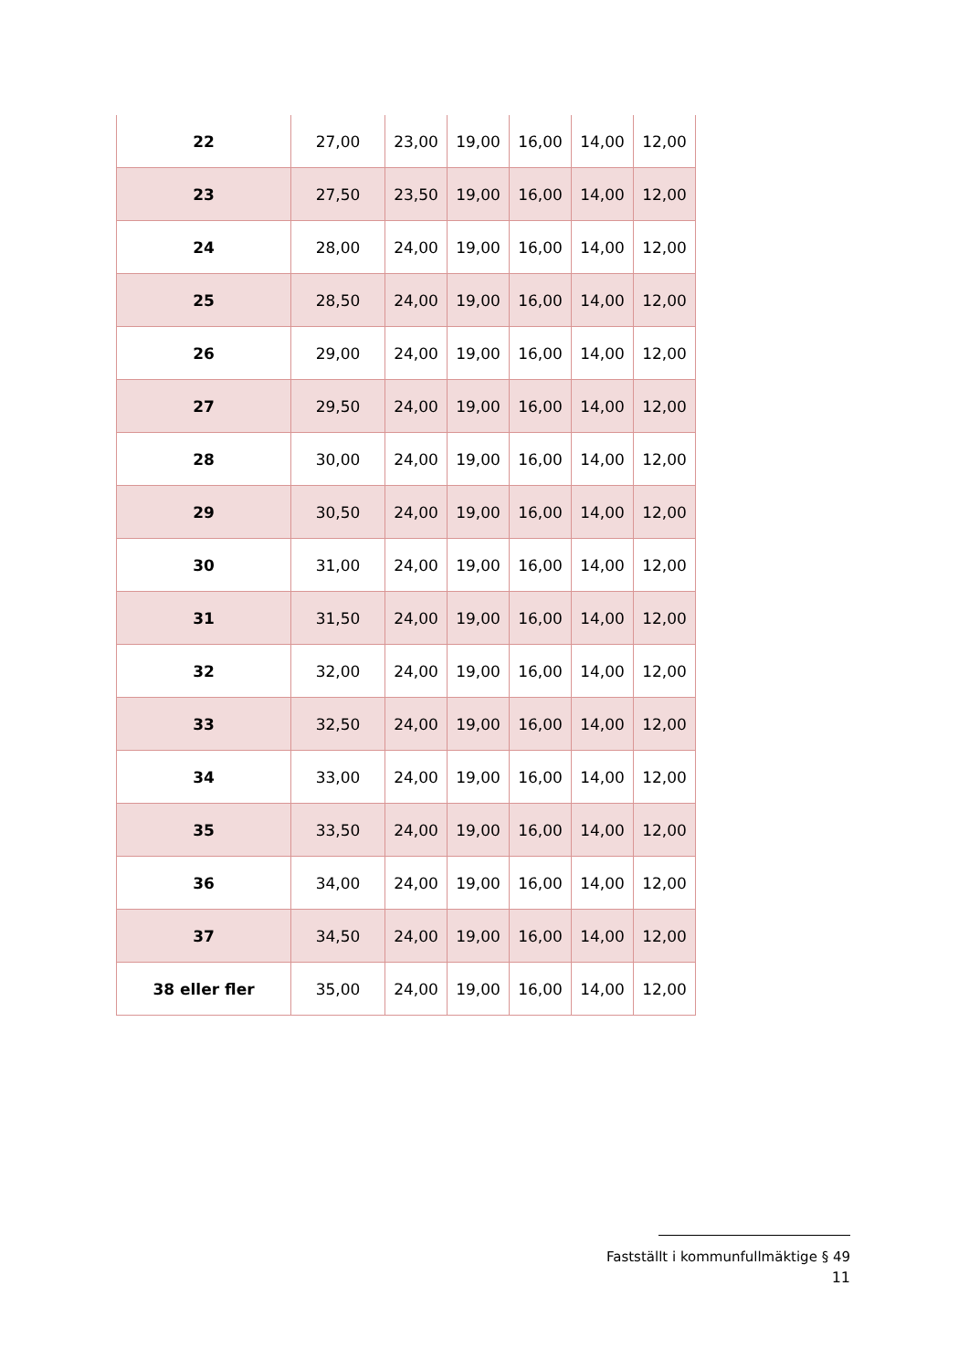| 22 | 27,00 | 23,00 | 19,00 | 16,00 | 14,00 | 12,00 |
| 23 | 27,50 | 23,50 | 19,00 | 16,00 | 14,00 | 12,00 |
| 24 | 28,00 | 24,00 | 19,00 | 16,00 | 14,00 | 12,00 |
| 25 | 28,50 | 24,00 | 19,00 | 16,00 | 14,00 | 12,00 |
| 26 | 29,00 | 24,00 | 19,00 | 16,00 | 14,00 | 12,00 |
| 27 | 29,50 | 24,00 | 19,00 | 16,00 | 14,00 | 12,00 |
| 28 | 30,00 | 24,00 | 19,00 | 16,00 | 14,00 | 12,00 |
| 29 | 30,50 | 24,00 | 19,00 | 16,00 | 14,00 | 12,00 |
| 30 | 31,00 | 24,00 | 19,00 | 16,00 | 14,00 | 12,00 |
| 31 | 31,50 | 24,00 | 19,00 | 16,00 | 14,00 | 12,00 |
| 32 | 32,00 | 24,00 | 19,00 | 16,00 | 14,00 | 12,00 |
| 33 | 32,50 | 24,00 | 19,00 | 16,00 | 14,00 | 12,00 |
| 34 | 33,00 | 24,00 | 19,00 | 16,00 | 14,00 | 12,00 |
| 35 | 33,50 | 24,00 | 19,00 | 16,00 | 14,00 | 12,00 |
| 36 | 34,00 | 24,00 | 19,00 | 16,00 | 14,00 | 12,00 |
| 37 | 34,50 | 24,00 | 19,00 | 16,00 | 14,00 | 12,00 |
| 38 eller fler | 35,00 | 24,00 | 19,00 | 16,00 | 14,00 | 12,00 |
Fastställt i kommunfullmäktige § 49
11